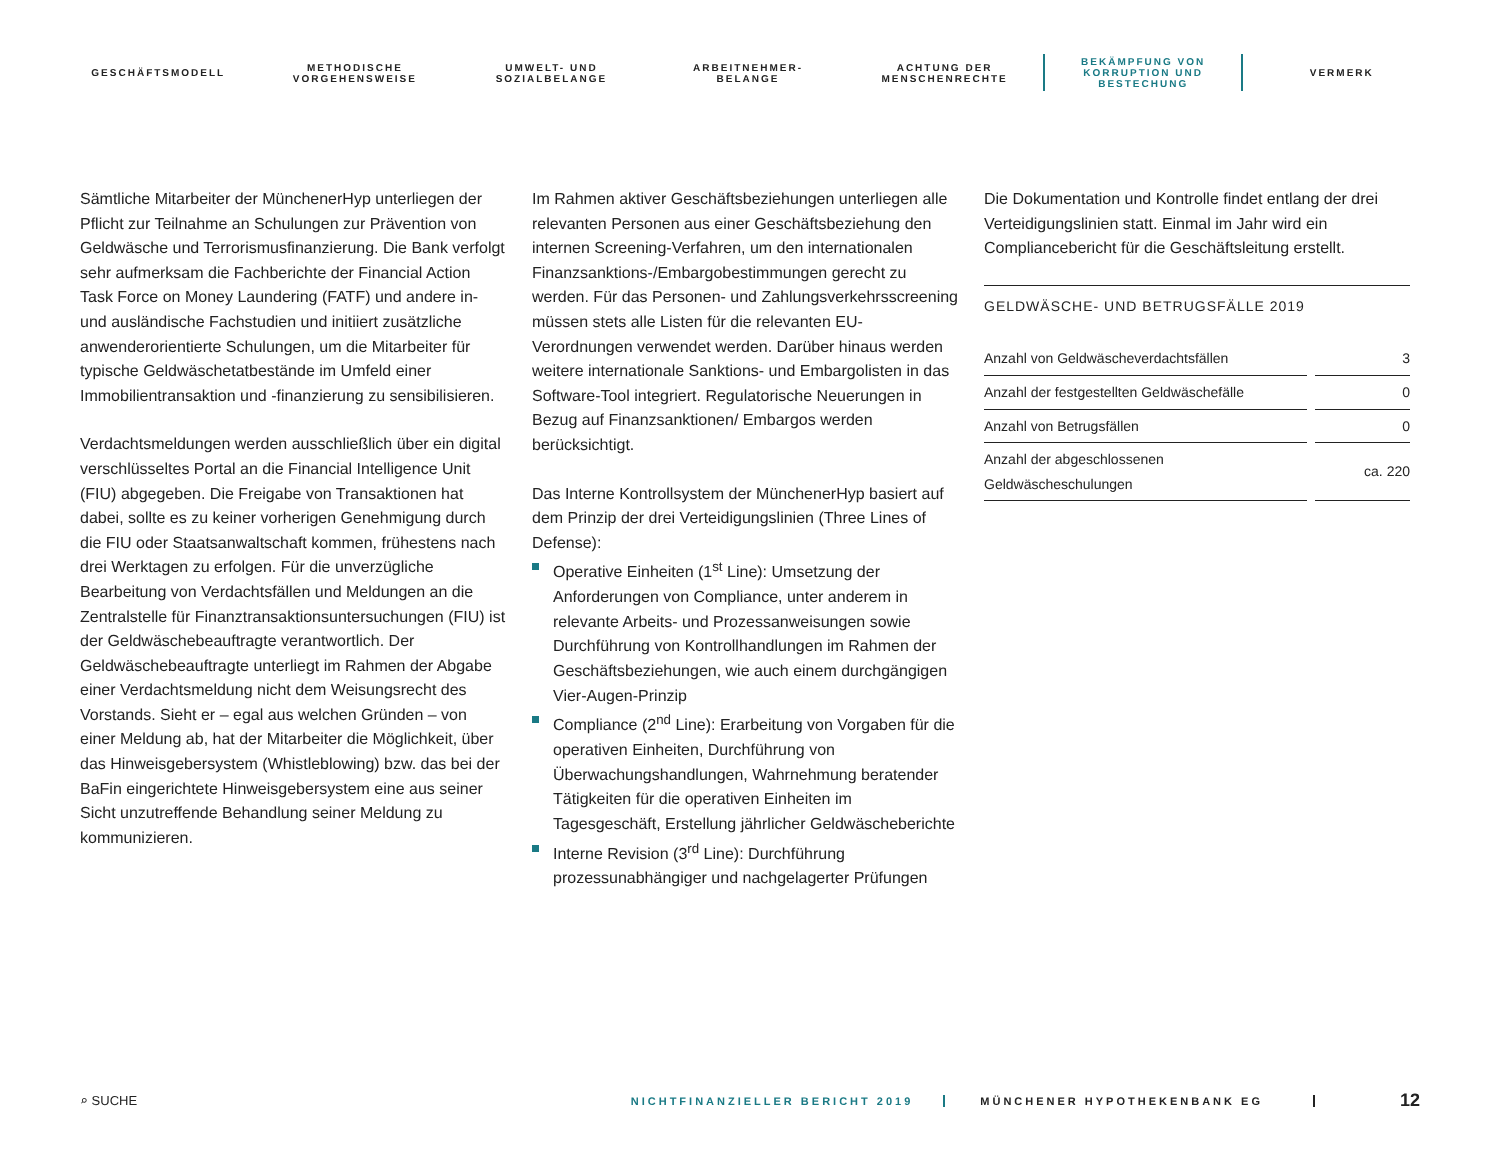GESCHÄFTSMODELL
METHODISCHE
VORGEHENSWEISE
UMWELT- UND
SOZIALBELANGE
ARBEITNEHMER-
BELANGE
ACHTUNG DER
MENSCHENRECHTE
BEKÄMPFUNG VON
KORRUPTION UND
BESTECHUNG
VERMERK
Sämtliche Mitarbeiter der MünchenerHyp unterliegen der Pflicht zur Teilnahme an Schulungen zur Prävention von Geldwäsche und Terrorismusfinanzierung. Die Bank verfolgt sehr aufmerksam die Fachberichte der Financial Action Task Force on Money Laundering (FATF) und andere in- und ausländische Fachstudien und initiiert zusätzliche anwenderorientierte Schulungen, um die Mitarbeiter für typische Geldwäschetatbestände im Umfeld einer Immobilientransaktion und -finanzierung zu sensibilisieren.
Verdachtsmeldungen werden ausschließlich über ein digital verschlüsseltes Portal an die Financial Intelligence Unit (FIU) abgegeben. Die Freigabe von Transaktionen hat dabei, sollte es zu keiner vorherigen Genehmigung durch die FIU oder Staatsanwaltschaft kommen, frühestens nach drei Werktagen zu erfolgen. Für die unverzügliche Bearbeitung von Verdachtsfällen und Meldungen an die Zentralstelle für Finanztransaktionsuntersuchungen (FIU) ist der Geldwäschebeauftragte verantwortlich. Der Geldwäschebeauftragte unterliegt im Rahmen der Abgabe einer Verdachtsmeldung nicht dem Weisungsrecht des Vorstands. Sieht er – egal aus welchen Gründen – von einer Meldung ab, hat der Mitarbeiter die Möglichkeit, über das Hinweisgebersystem (Whistleblowing) bzw. das bei der BaFin eingerichtete Hinweisgebersystem eine aus seiner Sicht unzutreffende Behandlung seiner Meldung zu kommunizieren.
Im Rahmen aktiver Geschäftsbeziehungen unterliegen alle relevanten Personen aus einer Geschäftsbeziehung den internen Screening-Verfahren, um den internationalen Finanzsanktions-/Embargobestimmungen gerecht zu werden. Für das Personen- und Zahlungsverkehrsscreening müssen stets alle Listen für die relevanten EU-Verordnungen verwendet werden. Darüber hinaus werden weitere internationale Sanktions- und Embargolisten in das Software-Tool integriert. Regulatorische Neuerungen in Bezug auf Finanzsanktionen/ Embargos werden berücksichtigt.
Das Interne Kontrollsystem der MünchenerHyp basiert auf dem Prinzip der drei Verteidigungslinien (Three Lines of Defense):
Operative Einheiten (1<sup>st</sup> Line): Umsetzung der Anforderungen von Compliance, unter anderem in relevante Arbeits- und Prozessanweisungen sowie Durchführung von Kontrollhandlungen im Rahmen der Geschäftsbeziehungen, wie auch einem durchgängigen Vier-Augen-Prinzip
Compliance (2<sup>nd</sup> Line): Erarbeitung von Vorgaben für die operativen Einheiten, Durchführung von Überwachungshandlungen, Wahrnehmung beratender Tätigkeiten für die operativen Einheiten im Tagesgeschäft, Erstellung jährlicher Geldwäscheberichte
Interne Revision (3<sup>rd</sup> Line): Durchführung prozessunabhängiger und nachgelagerter Prüfungen
Die Dokumentation und Kontrolle findet entlang der drei Verteidigungslinien statt. Einmal im Jahr wird ein Compliancebericht für die Geschäftsleitung erstellt.
GELDWÄSCHE- UND BETRUGSFÄLLE 2019
| Anzahl von Geldwäscheverdachtsfällen | 3 |
| Anzahl der festgestellten Geldwäschefälle | 0 |
| Anzahl von Betrugsfällen | 0 |
| Anzahl der abgeschlossenen Geldwäscheschulungen | ca. 220 |
⌕ SUCHE NICHTFINANZIELLER BERICHT 2019 MÜNCHENER HYPOTHEKENBANK EG 12